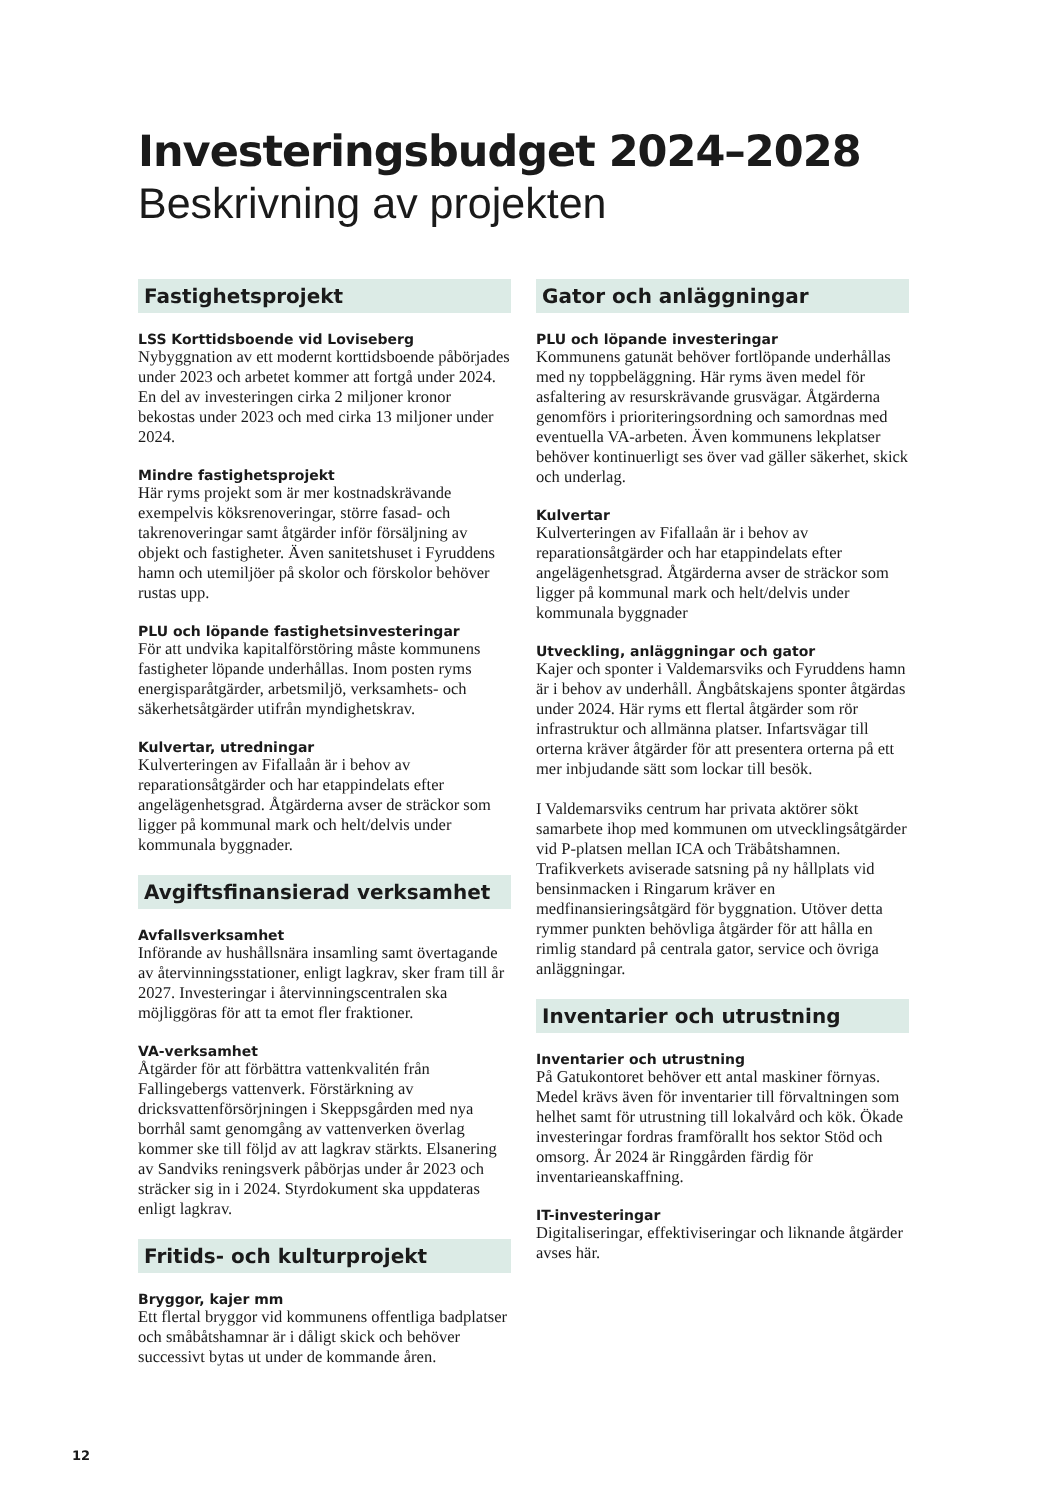Investeringsbudget 2024–2028
Beskrivning av projekten
Fastighetsprojekt
LSS Korttidsboende vid Loviseberg
Nybyggnation av ett modernt korttidsboende påbörjades under 2023 och arbetet kommer att fortgå under 2024. En del av investeringen cirka 2 miljoner kronor bekostas under 2023 och med cirka 13 miljoner under 2024.
Mindre fastighetsprojekt
Här ryms projekt som är mer kostnadskrävande exempelvis köksrenoveringar, större fasad- och takrenoveringar samt åtgärder inför försäljning av objekt och fastigheter. Även sanitetshuset i Fyruddens hamn och utemiljöer på skolor och förskolor behöver rustas upp.
PLU och löpande fastighetsinvesteringar
För att undvika kapitalförstöring måste kommunens fastigheter löpande underhållas. Inom posten ryms energisparåtgärder, arbetsmiljö, verksamhets- och säkerhetsåtgärder utifrån myndighetskrav.
Kulvertar, utredningar
Kulverteringen av Fifallaån är i behov av reparationsåtgärder och har etappindelats efter angelägenhetsgrad. Åtgärderna avser de sträckor som ligger på kommunal mark och helt/delvis under kommunala byggnader.
Avgiftsfinansierad verksamhet
Avfallsverksamhet
Införande av hushållsnära insamling samt övertagande av återvinningsstationer, enligt lagkrav, sker fram till år 2027. Investeringar i återvinningscentralen ska möjliggöras för att ta emot fler fraktioner.
VA-verksamhet
Åtgärder för att förbättra vattenkvalitén från Fallingebergs vattenverk. Förstärkning av dricksvattenförsörjningen i Skeppsgården med nya borrhål samt genomgång av vattenverken överlag kommer ske till följd av att lagkrav stärkts. Elsanering av Sandviks reningsverk påbörjas under år 2023 och sträcker sig in i 2024. Styrdokument ska uppdateras enligt lagkrav.
Fritids- och kulturprojekt
Bryggor, kajer mm
Ett flertal bryggor vid kommunens offentliga badplatser och småbåtshamnar är i dåligt skick och behöver successivt bytas ut under de kommande åren.
Gator och anläggningar
PLU och löpande investeringar
Kommunens gatunät behöver fortlöpande underhållas med ny toppbeläggning. Här ryms även medel för asfaltering av resurskrävande grusvägar. Åtgärderna genomförs i prioriteringsordning och samordnas med eventuella VA-arbeten. Även kommunens lekplatser behöver kontinuerligt ses över vad gäller säkerhet, skick och underlag.
Kulvertar
Kulverteringen av Fifallaån är i behov av reparationsåtgärder och har etappindelats efter angelägenhetsgrad. Åtgärderna avser de sträckor som ligger på kommunal mark och helt/delvis under kommunala byggnader
Utveckling, anläggningar och gator
Kajer och sponter i Valdemarsviks och Fyruddens hamn är i behov av underhåll. Ångbåtskajens sponter åtgärdas under 2024. Här ryms ett flertal åtgärder som rör infrastruktur och allmänna platser. Infartsvägar till orterna kräver åtgärder för att presentera orterna på ett mer inbjudande sätt som lockar till besök.
I Valdemarsviks centrum har privata aktörer sökt samarbete ihop med kommunen om utvecklingsåtgärder vid P-platsen mellan ICA och Träbåtshamnen. Trafikverkets aviserade satsning på ny hållplats vid bensinmacken i Ringarum kräver en medfinansieringsåtgärd för byggnation. Utöver detta rymmer punkten behövliga åtgärder för att hålla en rimlig standard på centrala gator, service och övriga anläggningar.
Inventarier och utrustning
Inventarier och utrustning
På Gatukontoret behöver ett antal maskiner förnyas. Medel krävs även för inventarier till förvaltningen som helhet samt för utrustning till lokalvård och kök. Ökade investeringar fordras framförallt hos sektor Stöd och omsorg. År 2024 är Ringgården färdig för inventarieanskaffning.
IT-investeringar
Digitaliseringar, effektiviseringar och liknande åtgärder avses här.
12